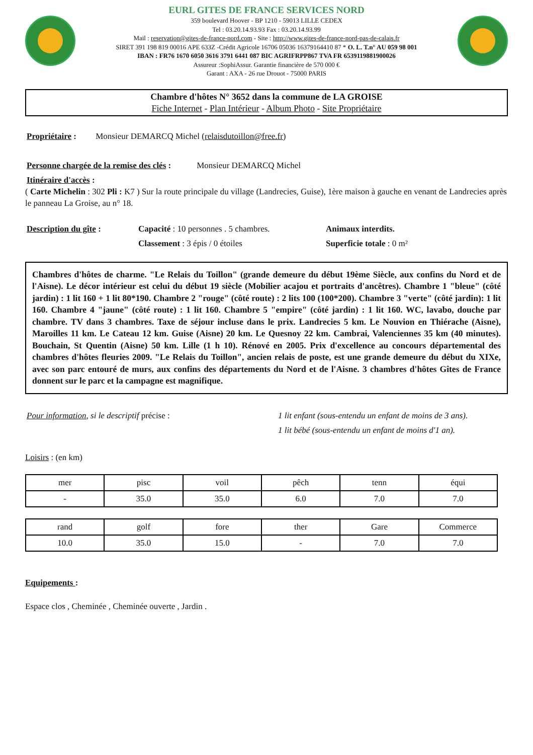EURL GITES DE FRANCE SERVICES NORD
359 boulevard Hoover - BP 1210 - 59013 LILLE CEDEX
Tel : 03.20.14.93.93 Fax : 03.20.14.93.99
Mail : reservation@gites-de-france-nord.com - Site : http://www.gites-de-france-nord-pas-de-calais.fr
SIRET 391 198 819 00016 APE 633Z -Crédit Agricole 16706 05036 16379164410 87 * O. L. T.n° AU 059 98 001
IBAN : FR76 1670 6050 3616 3791 6441 087 BIC AGRIFRPP867 TVA FR 6539119881900026
Assureur :SophiAssur. Garantie financière de 570 000 €
Garant : AXA - 26 rue Drouot - 75000 PARIS
Chambre d'hôtes N° 3652 dans la commune de LA GROISE
Fiche Internet - Plan Intérieur - Album Photo - Site Propriétaire
Propriétaire : Monsieur DEMARCQ Michel (relaisdutoillon@free.fr)
Personne chargée de la remise des clés : Monsieur DEMARCQ Michel
Itinéraire d'accès :
( Carte Michelin : 302 Pli : K7 ) Sur la route principale du village (Landrecies, Guise), 1ère maison à gauche en venant de Landrecies après le panneau La Groise, au n° 18.
Description du gîte : Capacité : 10 personnes . 5 chambres.
Classement : 3 épis / 0 étoiles
Animaux interdits.
Superficie totale : 0 m²
Chambres d'hôtes de charme. "Le Relais du Toillon" (grande demeure du début 19ème Siècle, aux confins du Nord et de l'Aisne). Le décor intérieur est celui du début 19 siècle (Mobilier acajou et portraits d'ancêtres). Chambre 1 "bleue" (côté jardin) : 1 lit 160 + 1 lit 80*190. Chambre 2 "rouge" (côté route) : 2 lits 100 (100*200). Chambre 3 "verte" (côté jardin): 1 lit 160. Chambre 4 "jaune" (côté route) : 1 lit 160. Chambre 5 "empire" (côté jardin) : 1 lit 160. WC, lavabo, douche par chambre. TV dans 3 chambres. Taxe de séjour incluse dans le prix. Landrecies 5 km. Le Nouvion en Thiérache (Aisne), Maroilles 11 km. Le Cateau 12 km. Guise (Aisne) 20 km. Le Quesnoy 22 km. Cambrai, Valenciennes 35 km (40 minutes). Bouchain, St Quentin (Aisne) 50 km. Lille (1 h 10). Rénové en 2005. Prix d'excellence au concours départemental des chambres d'hôtes fleuries 2009. "Le Relais du Toillon", ancien relais de poste, est une grande demeure du début du XIXe, avec son parc entouré de murs, aux confins des départements du Nord et de l'Aisne. 3 chambres d'hôtes Gîtes de France donnent sur le parc et la campagne est magnifique.
Pour information, si le descriptif précise : 1 lit enfant (sous-entendu un enfant de moins de 3 ans).
1 lit bébé (sous-entendu un enfant de moins d'1 an).
Loisirs : (en km)
| mer | pisc | voil | pêch | tenn | équi |
| - | 35.0 | 35.0 | 6.0 | 7.0 | 7.0 |
| rand | golf | fore | ther | Gare | Commerce |
| 10.0 | 35.0 | 15.0 | - | 7.0 | 7.0 |
Equipements :
Espace clos , Cheminée , Cheminée ouverte , Jardin .